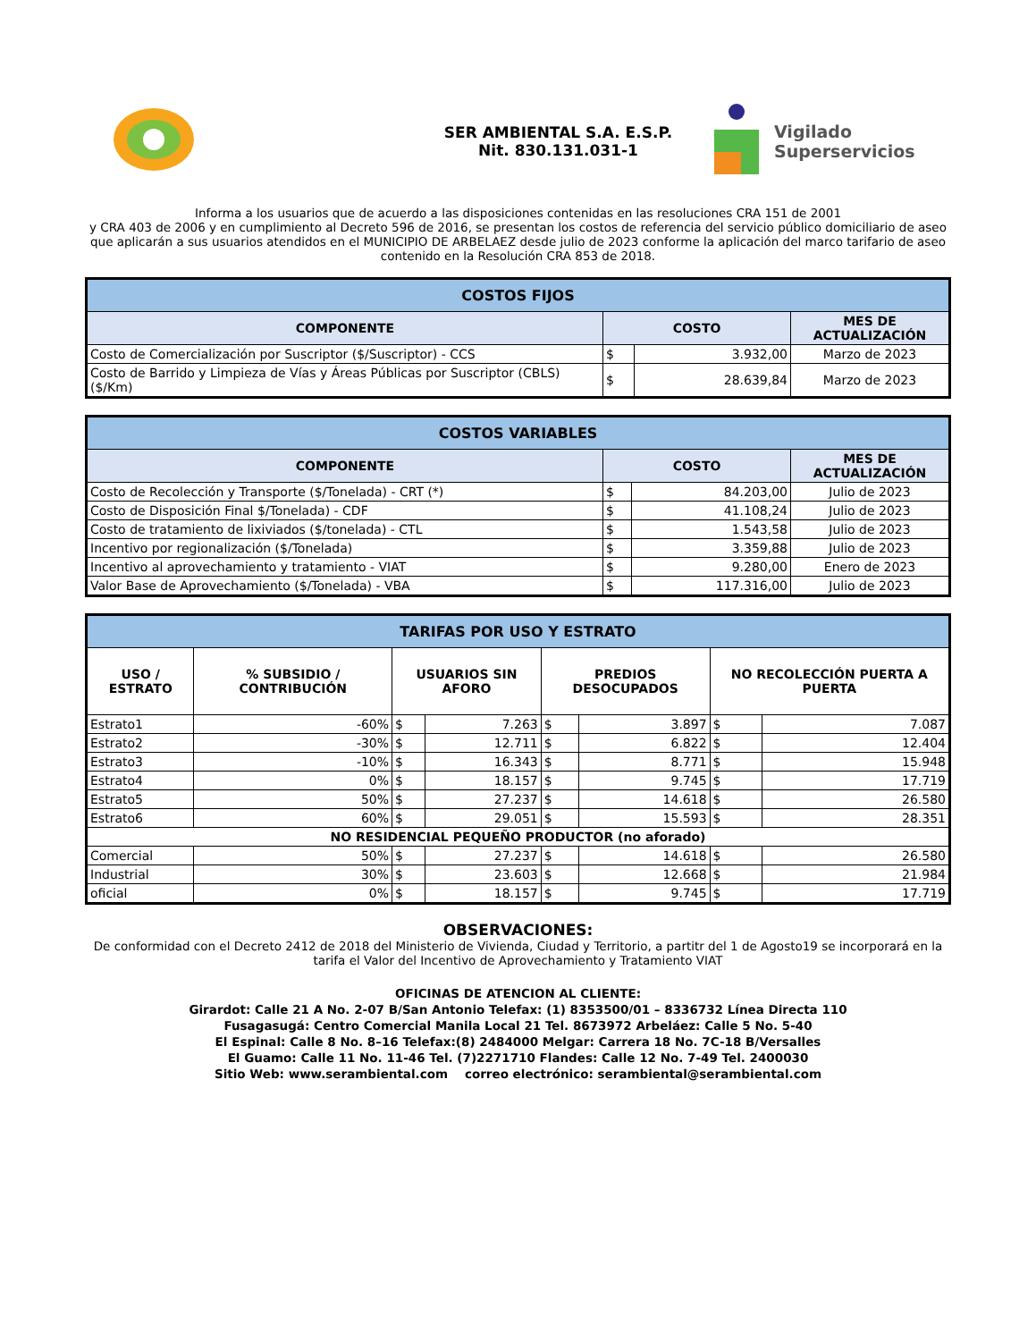SER AMBIENTAL S.A. E.S.P.
Nit. 830.131.031-1
Vigilado
Superservicios
Informa a los usuarios que de acuerdo a las disposiciones contenidas en las resoluciones CRA 151 de 2001
y CRA 403 de 2006 y en cumplimiento al Decreto 596 de 2016, se presentan los costos de referencia del servicio público domiciliario de aseo que aplicarán a sus usuarios atendidos en el MUNICIPIO DE ARBELAEZ desde julio de 2023 conforme la aplicación del marco tarifario de aseo contenido en la Resolución CRA 853 de 2018.
| COSTOS FIJOS | | | |
| COMPONENTE | COSTO | | MES DE ACTUALIZACIÓN |
| Costo de Comercialización por Suscriptor ($/Suscriptor) - CCS | $ | 3.932,00 | Marzo de 2023 |
| Costo de Barrido y Limpieza de Vías y Áreas Públicas por Suscriptor (CBLS) ($/Km) | $ | 28.639,84 | Marzo de 2023 |
| COSTOS VARIABLES | | | |
| COMPONENTE | COSTO | | MES DE ACTUALIZACIÓN |
| Costo de Recolección y Transporte ($/Tonelada) - CRT (*) | $ | 84.203,00 | Julio de 2023 |
| Costo de Disposición Final $/Tonelada) - CDF | $ | 41.108,24 | Julio de 2023 |
| Costo de tratamiento de lixiviados ($/tonelada) - CTL | $ | 1.543,58 | Julio de 2023 |
| Incentivo por regionalización ($/Tonelada) | $ | 3.359,88 | Julio de 2023 |
| Incentivo al aprovechamiento y tratamiento - VIAT | $ | 9.280,00 | Enero de 2023 |
| Valor Base de Aprovechamiento ($/Tonelada) - VBA | $ | 117.316,00 | Julio de 2023 |
| TARIFAS POR USO Y ESTRATO | | | | | | | |
| USO / ESTRATO | % SUBSIDIO / CONTRIBUCIÓN | USUARIOS SIN AFORO | | PREDIOS DESOCUPADOS | | NO RECOLECCIÓN PUERTA A PUERTA | |
| Estrato1 | -60% | $ | 7.263 | $ | 3.897 | $ | 7.087 |
| Estrato2 | -30% | $ | 12.711 | $ | 6.822 | $ | 12.404 |
| Estrato3 | -10% | $ | 16.343 | $ | 8.771 | $ | 15.948 |
| Estrato4 | 0% | $ | 18.157 | $ | 9.745 | $ | 17.719 |
| Estrato5 | 50% | $ | 27.237 | $ | 14.618 | $ | 26.580 |
| Estrato6 | 60% | $ | 29.051 | $ | 15.593 | $ | 28.351 |
| NO RESIDENCIAL PEQUEÑO PRODUCTOR (no aforado) | | | | | | | |
| Comercial | 50% | $ | 27.237 | $ | 14.618 | $ | 26.580 |
| Industrial | 30% | $ | 23.603 | $ | 12.668 | $ | 21.984 |
| oficial | 0% | $ | 18.157 | $ | 9.745 | $ | 17.719 |
OBSERVACIONES:
De conformidad con el Decreto 2412 de 2018 del Ministerio de Vivienda, Ciudad y Territorio, a partitr del 1 de Agosto19 se incorporará en la tarifa el Valor del Incentivo de Aprovechamiento y Tratamiento VIAT
OFICINAS DE ATENCION AL CLIENTE:
Girardot: Calle 21 A No. 2-07 B/San Antonio Telefax: (1) 8353500/01 – 8336732 Línea Directa 110
Fusagasugá: Centro Comercial Manila Local 21 Tel. 8673972 Arbeláez: Calle 5 No. 5-40
El Espinal: Calle 8 No. 8–16 Telefax:(8) 2484000 Melgar: Carrera 18 No. 7C-18 B/Versalles
El Guamo: Calle 11 No. 11-46 Tel. (7)2271710 Flandes: Calle 12 No. 7-49 Tel. 2400030
Sitio Web: www.serambiental.com correo electrónico: serambiental@serambiental.com